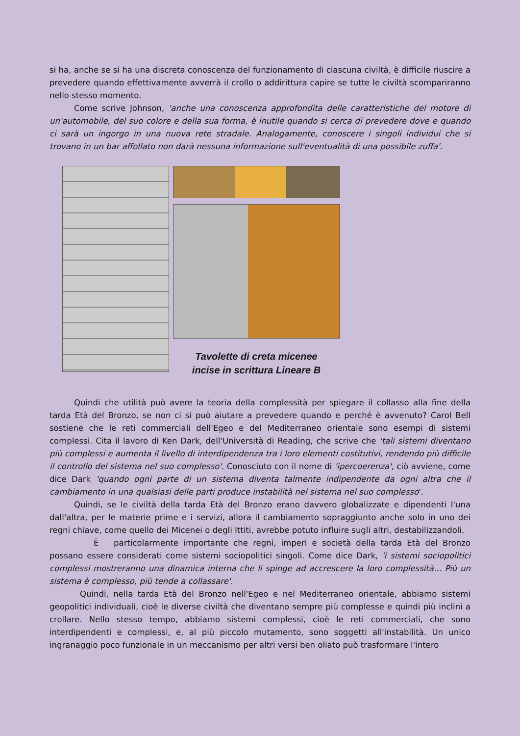si ha, anche se si ha una discreta conoscenza del funzionamento di ciascuna civiltà, è difficile riuscire a prevedere quando effettivamente avverrà il crollo o addirittura capire se tutte le civiltà scompariranno nello stesso momento.
Come scrive Johnson, 'anche una conoscenza approfondita delle caratteristiche del motore di un'automobile, del suo colore e della sua forma, è inutile quando si cerca di prevedere dove e quando ci sarà un ingorgo in una nuova rete stradale. Analogamente, conoscere i singoli individui che si trovano in un bar affollato non darà nessuna informazione sull'eventualità di una possibile zuffa'.
Tavolette di creta micenee
incise in scrittura Lineare B
Quindi che utilità può avere la teoria della complessità per spiegare il collasso alla fine della tarda Età del Bronzo, se non ci si può aiutare a prevedere quando e perché è avvenuto? Carol Bell sostiene che le reti commerciali dell'Egeo e del Mediterraneo orientale sono esempi di sistemi complessi. Cita il lavoro di Ken Dark, dell'Università di Reading, che scrive che 'tali sistemi diventano più complessi e aumenta il livello di interdipendenza tra i loro elementi costitutivi, rendendo più difficile il controllo del sistema nel suo complesso'. Conosciuto con il nome di 'ipercoerenza', ciò avviene, come dice Dark 'quando ogni parte di un sistema diventa talmente indipendente da ogni altra che il cambiamento in una qualsiasi delle parti produce instabilità nel sistema nel suo complesso'.
Quindi, se le civiltà della tarda Età del Bronzo erano davvero globalizzate e dipendenti l'una dall'altra, per le materie prime e i servizi, allora il cambiamento sopraggiunto anche solo in uno dei regni chiave, come quello dei Micenei o degli Ittiti, avrebbe potuto influire sugli altri, destabilizzandoli.
È particolarmente importante che regni, imperi e società della tarda Età del Bronzo possano essere considerati come sistemi sociopolitici singoli. Come dice Dark, 'i sistemi sociopolitici complessi mostreranno una dinamica interna che li spinge ad accrescere la loro complessità... Più un sistema è complesso, più tende a collassare'.
Quindi, nella tarda Età del Bronzo nell'Egeo e nel Mediterraneo orientale, abbiamo sistemi geopolitici individuali, cioè le diverse civiltà che diventano sempre più complesse e quindi più inclini a crollare. Nello stesso tempo, abbiamo sistemi complessi, cioè le reti commerciali, che sono interdipendenti e complessi, e, al più piccolo mutamento, sono soggetti all'instabilità. Un unico ingranaggio poco funzionale in un meccanismo per altri versi ben oliato può trasformare l'intero